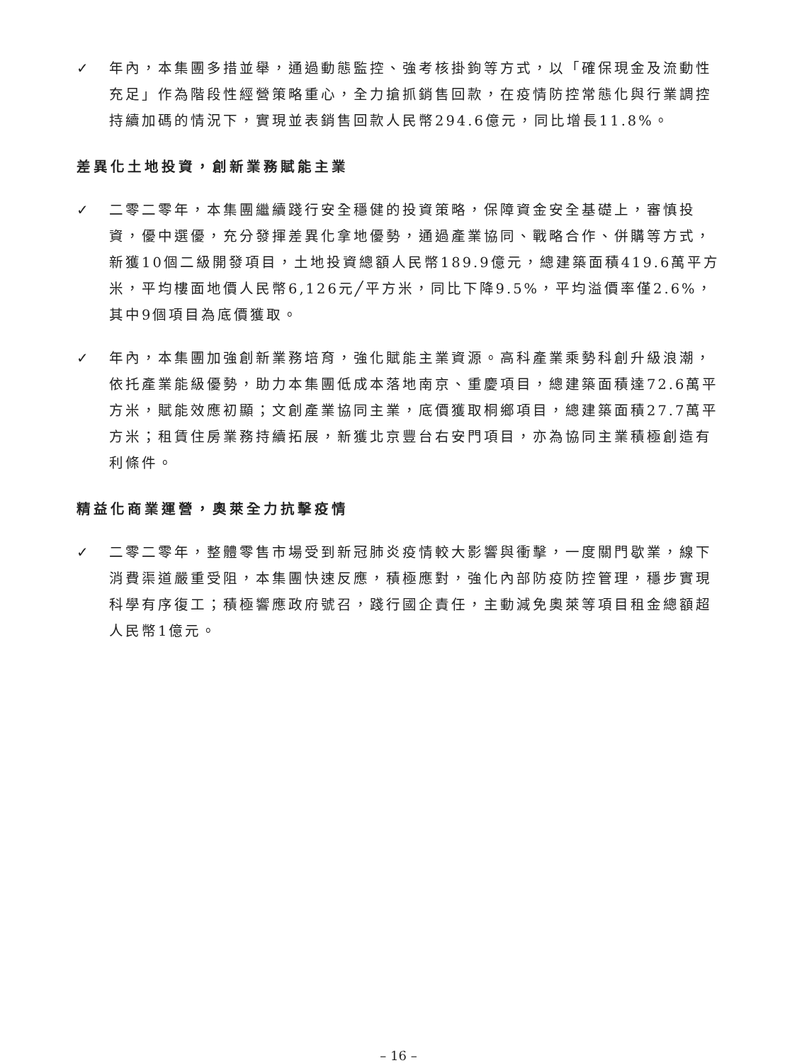✓ 年內，本集團多措並舉，通過動態監控、強考核掛鉤等方式，以「確保現金及流動性充足」作為階段性經營策略重心，全力搶抓銷售回款，在疫情防控常態化與行業調控持續加碼的情況下，實現並表銷售回款人民幣294.6億元，同比增長11.8%。
差異化土地投資，創新業務賦能主業
✓ 二零二零年，本集團繼續踐行安全穩健的投資策略，保障資金安全基礎上，審慎投資，優中選優，充分發揮差異化拿地優勢，通過產業協同、戰略合作、併購等方式，新獲10個二級開發項目，土地投資總額人民幣189.9億元，總建築面積419.6萬平方米，平均樓面地價人民幣6,126元╱平方米，同比下降9.5%，平均溢價率僅2.6%，其中9個項目為底價獲取。
✓ 年內，本集團加強創新業務培育，強化賦能主業資源。高科產業乘勢科創升級浪潮，依托產業能級優勢，助力本集團低成本落地南京、重慶項目，總建築面積達72.6萬平方米，賦能效應初顯；文創產業協同主業，底價獲取桐鄉項目，總建築面積27.7萬平方米；租賃住房業務持續拓展，新獲北京豐台右安門項目，亦為協同主業積極創造有利條件。
精益化商業運營，奧萊全力抗擊疫情
✓ 二零二零年，整體零售市場受到新冠肺炎疫情較大影響與衝擊，一度關門歇業，線下消費渠道嚴重受阻，本集團快速反應，積極應對，強化內部防疫防控管理，穩步實現科學有序復工；積極響應政府號召，踐行國企責任，主動減免奧萊等項目租金總額超人民幣1億元。
– 16 –